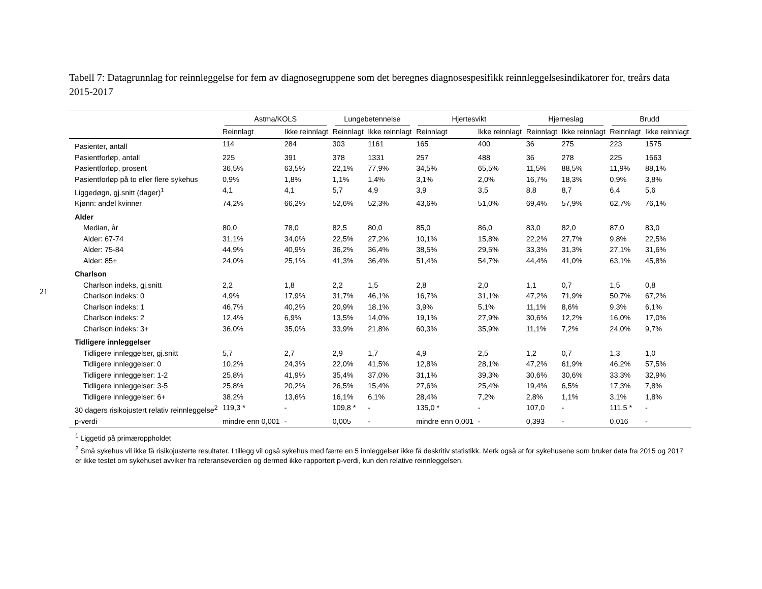21
Tabell 7: Datagrunnlag for reinnleggelse for fem av diagnosegruppene som det beregnes diagnosespesifikk reinnleggelsesindikatorer for, treårs data 2015-2017
| | Astma/KOLS | | Lungebetennelse | | Hjertesvikt | | Hjerneslag | | Brudd | |
| --- | --- | --- | --- | --- | --- | --- | --- | --- | --- | --- |
| | Reinnlagt | Ikke reinnlagt | Reinnlagt | Ikke reinnlagt | Reinnlagt | Ikke reinnlagt | Reinnlagt | Ikke reinnlagt | Reinnlagt | Ikke reinnlagt |
| Pasienter, antall | 114 | 284 | 303 | 1161 | 165 | 400 | 36 | 275 | 223 | 1575 |
| Pasientforløp, antall | 225 | 391 | 378 | 1331 | 257 | 488 | 36 | 278 | 225 | 1663 |
| Pasientforløp, prosent | 36,5% | 63,5% | 22,1% | 77,9% | 34,5% | 65,5% | 11,5% | 88,5% | 11,9% | 88,1% |
| Pasientforløp på to eller flere sykehus | 0,9% | 1,8% | 1,1% | 1,4% | 3,1% | 2,0% | 16,7% | 18,3% | 0,9% | 3,8% |
| Liggedøgn, gj.snitt (dager)<sup>1</sup> | 4,1 | 4,1 | 5,7 | 4,9 | 3,9 | 3,5 | 8,8 | 8,7 | 6,4 | 5,6 |
| Kjønn: andel kvinner | 74,2% | 66,2% | 52,6% | 52,3% | 43,6% | 51,0% | 69,4% | 57,9% | 62,7% | 76,1% |
| Alder | | | | | | | | | | |
| Median, år | 80,0 | 78,0 | 82,5 | 80,0 | 85,0 | 86,0 | 83,0 | 82,0 | 87,0 | 83,0 |
| Alder: 67-74 | 31,1% | 34,0% | 22,5% | 27,2% | 10,1% | 15,8% | 22,2% | 27,7% | 9,8% | 22,5% |
| Alder: 75-84 | 44,9% | 40,9% | 36,2% | 36,4% | 38,5% | 29,5% | 33,3% | 31,3% | 27,1% | 31,6% |
| Alder: 85+ | 24,0% | 25,1% | 41,3% | 36,4% | 51,4% | 54,7% | 44,4% | 41,0% | 63,1% | 45,8% |
| Charlson | | | | | | | | | | |
| Charlson indeks, gj.snitt | 2,2 | 1,8 | 2,2 | 1,5 | 2,8 | 2,0 | 1,1 | 0,7 | 1,5 | 0,8 |
| Charlson indeks: 0 | 4,9% | 17,9% | 31,7% | 46,1% | 16,7% | 31,1% | 47,2% | 71,9% | 50,7% | 67,2% |
| Charlson indeks: 1 | 46,7% | 40,2% | 20,9% | 18,1% | 3,9% | 5,1% | 11,1% | 8,6% | 9,3% | 6,1% |
| Charlson indeks: 2 | 12,4% | 6,9% | 13,5% | 14,0% | 19,1% | 27,9% | 30,6% | 12,2% | 16,0% | 17,0% |
| Charlson indeks: 3+ | 36,0% | 35,0% | 33,9% | 21,8% | 60,3% | 35,9% | 11,1% | 7,2% | 24,0% | 9,7% |
| Tidligere innleggelser | | | | | | | | | | |
| Tidligere innleggelser, gj.snitt | 5,7 | 2,7 | 2,9 | 1,7 | 4,9 | 2,5 | 1,2 | 0,7 | 1,3 | 1,0 |
| Tidligere innleggelser: 0 | 10,2% | 24,3% | 22,0% | 41,5% | 12,8% | 28,1% | 47,2% | 61,9% | 46,2% | 57,5% |
| Tidligere innleggelser: 1-2 | 25,8% | 41,9% | 35,4% | 37,0% | 31,1% | 39,3% | 30,6% | 30,6% | 33,3% | 32,9% |
| Tidligere innleggelser: 3-5 | 25,8% | 20,2% | 26,5% | 15,4% | 27,6% | 25,4% | 19,4% | 6,5% | 17,3% | 7,8% |
| Tidligere innleggelser: 6+ | 38,2% | 13,6% | 16,1% | 6,1% | 28,4% | 7,2% | 2,8% | 1,1% | 3,1% | 1,8% |
| 30 dagers risikojustert relativ reinnleggelse<sup>2</sup> | 119,3 * | - | 109,8 * | - | 135,0 * | - | 107,0 | - | 111,5 * | - |
| p-verdi | mindre enn 0,001 | - | 0,005 | - | mindre enn 0,001 | - | 0,393 | - | 0,016 | - |
<sup>1</sup> Liggetid på primæroppholdet
<sup>2</sup> Små sykehus vil ikke få risikojusterte resultater. I tillegg vil også sykehus med færre en 5 innleggelser ikke få deskritiv statistikk. Merk også at for sykehusene som bruker data fra 2015 og 2017 er ikke testet om sykehuset avviker fra referanseverdien og dermed ikke rapportert p-verdi, kun den relative reinnleggelsen.